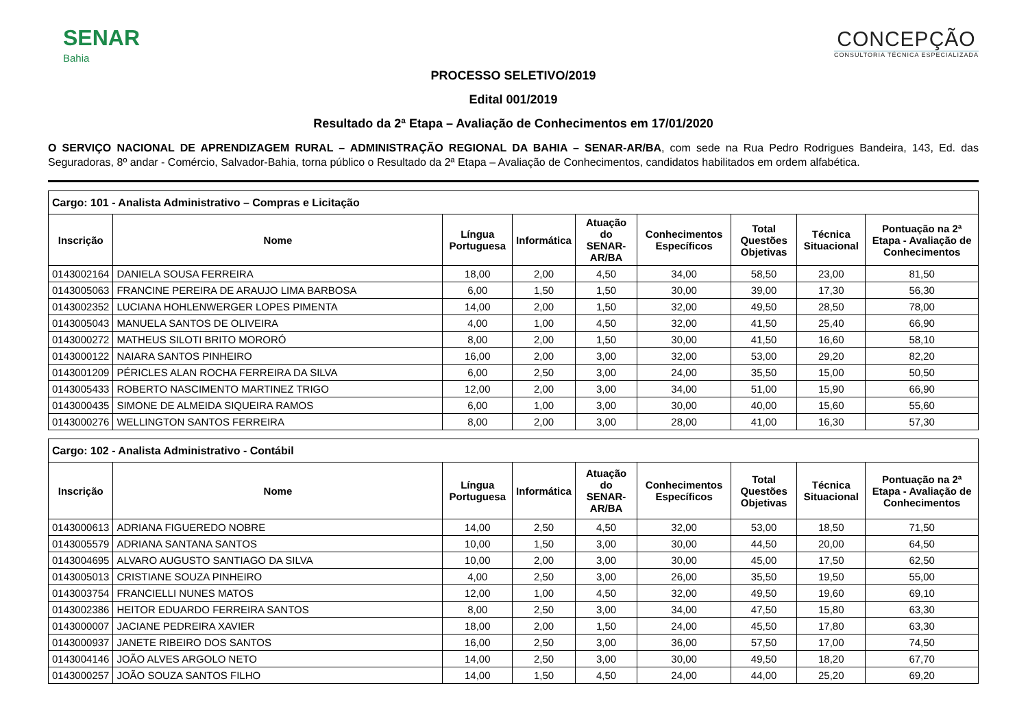SENAR
Bahia
CONCEPÇÃO
CONSULTORIA TÉCNICA ESPECIALIZADA
PROCESSO SELETIVO/2019
Edital 001/2019
Resultado da 2ª Etapa – Avaliação de Conhecimentos em 17/01/2020
O SERVIÇO NACIONAL DE APRENDIZAGEM RURAL – ADMINISTRAÇÃO REGIONAL DA BAHIA – SENAR-AR/BA, com sede na Rua Pedro Rodrigues Bandeira, 143, Ed. das Seguradoras, 8º andar - Comércio, Salvador-Bahia, torna público o Resultado da 2ª Etapa – Avaliação de Conhecimentos, candidatos habilitados em ordem alfabética.
| Cargo: 101 - Analista Administrativo – Compras e Licitação | | | | | | | | |
| --- | --- | --- | --- | --- | --- | --- | --- | --- |
| Inscrição | Nome | Língua Portuguesa | Informática | Atuação do SENAR-AR/BA | Conhecimentos Específicos | Total Questões Objetivas | Técnica Situacional | Pontuação na 2ª Etapa - Avaliação de Conhecimentos |
| 0143002164 | DANIELA SOUSA FERREIRA | 18,00 | 2,00 | 4,50 | 34,00 | 58,50 | 23,00 | 81,50 |
| 0143005063 | FRANCINE PEREIRA DE ARAUJO LIMA BARBOSA | 6,00 | 1,50 | 1,50 | 30,00 | 39,00 | 17,30 | 56,30 |
| 0143002352 | LUCIANA HOHLENWERGER LOPES PIMENTA | 14,00 | 2,00 | 1,50 | 32,00 | 49,50 | 28,50 | 78,00 |
| 0143005043 | MANUELA SANTOS DE OLIVEIRA | 4,00 | 1,00 | 4,50 | 32,00 | 41,50 | 25,40 | 66,90 |
| 0143000272 | MATHEUS SILOTI BRITO MORORÓ | 8,00 | 2,00 | 1,50 | 30,00 | 41,50 | 16,60 | 58,10 |
| 0143000122 | NAIARA SANTOS PINHEIRO | 16,00 | 2,00 | 3,00 | 32,00 | 53,00 | 29,20 | 82,20 |
| 0143001209 | PÉRICLES ALAN ROCHA FERREIRA DA SILVA | 6,00 | 2,50 | 3,00 | 24,00 | 35,50 | 15,00 | 50,50 |
| 0143005433 | ROBERTO NASCIMENTO MARTINEZ TRIGO | 12,00 | 2,00 | 3,00 | 34,00 | 51,00 | 15,90 | 66,90 |
| 0143000435 | SIMONE DE ALMEIDA SIQUEIRA RAMOS | 6,00 | 1,00 | 3,00 | 30,00 | 40,00 | 15,60 | 55,60 |
| 0143000276 | WELLINGTON SANTOS FERREIRA | 8,00 | 2,00 | 3,00 | 28,00 | 41,00 | 16,30 | 57,30 |
| Cargo: 102 - Analista Administrativo - Contábil | | | | | | | | |
| --- | --- | --- | --- | --- | --- | --- | --- | --- |
| Inscrição | Nome | Língua Portuguesa | Informática | Atuação do SENAR-AR/BA | Conhecimentos Específicos | Total Questões Objetivas | Técnica Situacional | Pontuação na 2ª Etapa - Avaliação de Conhecimentos |
| 0143000613 | ADRIANA FIGUEREDO NOBRE | 14,00 | 2,50 | 4,50 | 32,00 | 53,00 | 18,50 | 71,50 |
| 0143005579 | ADRIANA SANTANA SANTOS | 10,00 | 1,50 | 3,00 | 30,00 | 44,50 | 20,00 | 64,50 |
| 0143004695 | ALVARO AUGUSTO SANTIAGO DA SILVA | 10,00 | 2,00 | 3,00 | 30,00 | 45,00 | 17,50 | 62,50 |
| 0143005013 | CRISTIANE SOUZA PINHEIRO | 4,00 | 2,50 | 3,00 | 26,00 | 35,50 | 19,50 | 55,00 |
| 0143003754 | FRANCIELLI NUNES MATOS | 12,00 | 1,00 | 4,50 | 32,00 | 49,50 | 19,60 | 69,10 |
| 0143002386 | HEITOR EDUARDO FERREIRA SANTOS | 8,00 | 2,50 | 3,00 | 34,00 | 47,50 | 15,80 | 63,30 |
| 0143000007 | JACIANE PEDREIRA XAVIER | 18,00 | 2,00 | 1,50 | 24,00 | 45,50 | 17,80 | 63,30 |
| 0143000937 | JANETE RIBEIRO DOS SANTOS | 16,00 | 2,50 | 3,00 | 36,00 | 57,50 | 17,00 | 74,50 |
| 0143004146 | JOÃO ALVES ARGOLO NETO | 14,00 | 2,50 | 3,00 | 30,00 | 49,50 | 18,20 | 67,70 |
| 0143000257 | JOÃO SOUZA SANTOS FILHO | 14,00 | 1,50 | 4,50 | 24,00 | 44,00 | 25,20 | 69,20 |